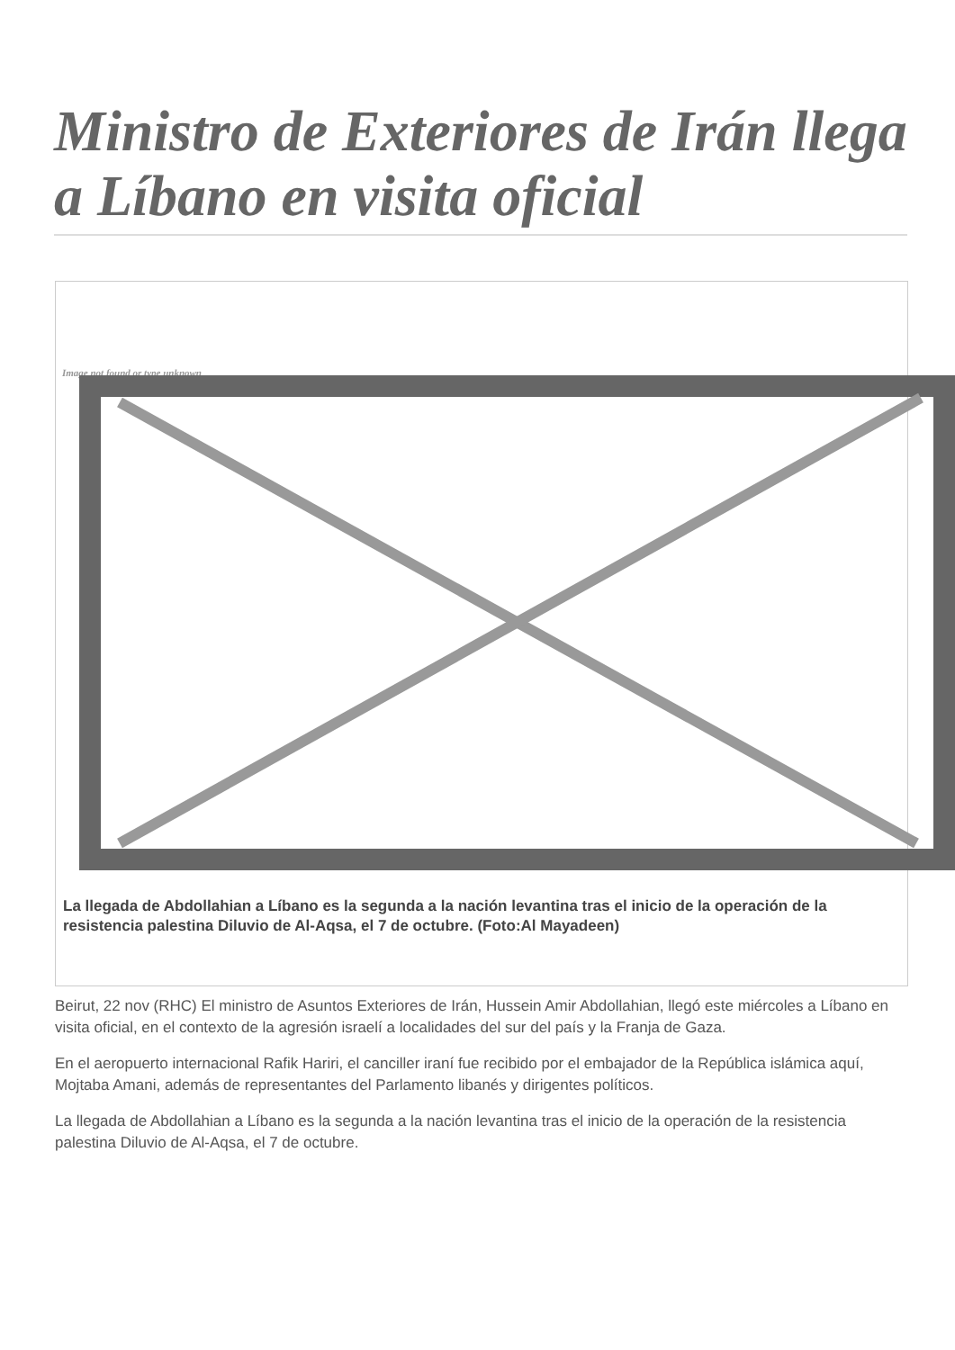Ministro de Exteriores de Irán llega a Líbano en visita oficial
Image not found or type unknown
La llegada de Abdollahian a Líbano es la segunda a la nación levantina tras el inicio de la operación de la
resistencia palestina Diluvio de Al-Aqsa, el 7 de octubre. (Foto:Al Mayadeen)
Beirut, 22 nov (RHC) El ministro de Asuntos Exteriores de Irán, Hussein Amir Abdollahian, llegó este miércoles a Líbano en visita oficial, en el contexto de la agresión israelí a localidades del sur del país y la Franja de Gaza.
En el aeropuerto internacional Rafik Hariri, el canciller iraní fue recibido por el embajador de la República islámica aquí, Mojtaba Amani, además de representantes del Parlamento libanés y dirigentes políticos.
La llegada de Abdollahian a Líbano es la segunda a la nación levantina tras el inicio de la operación de la resistencia palestina Diluvio de Al-Aqsa, el 7 de octubre.